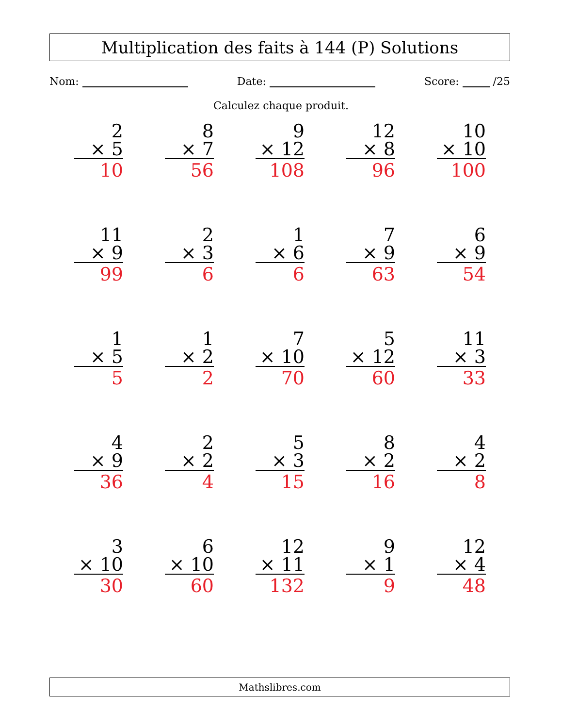Multiplication des faits à 144 (P) Solutions
Nom: Date: Score: /25
Calculez chaque produit.
| 2 × 5 10 | 8 × 7 56 | 9 × 12 108 | 12 × 8 96 | 10 × 10 100 |
| 11 × 9 99 | 2 × 3 6 | 1 × 6 6 | 7 × 9 63 | 6 × 9 54 |
| 1 × 5 5 | 1 × 2 2 | 7 × 10 70 | 5 × 12 60 | 11 × 3 33 |
| 4 × 9 36 | 2 × 2 4 | 5 × 3 15 | 8 × 2 16 | 4 × 2 8 |
| 3 × 10 30 | 6 × 10 60 | 12 × 11 132 | 9 × 1 9 | 12 × 4 48 |
Mathslibres.com